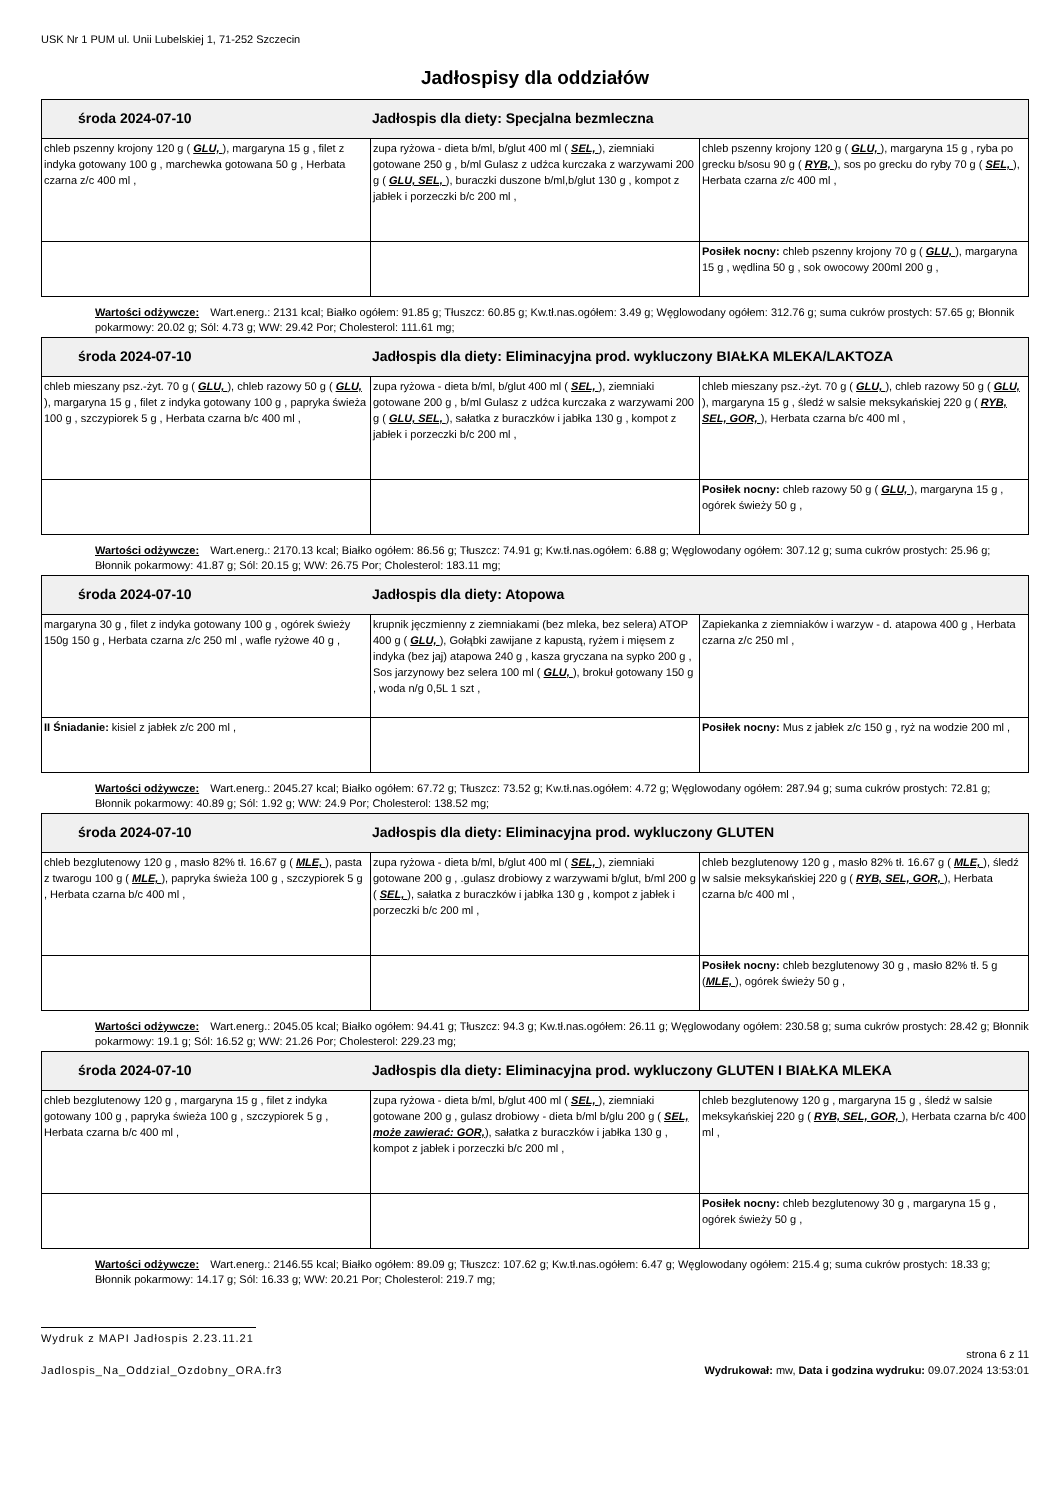USK Nr 1 PUM ul. Unii Lubelskiej 1, 71-252 Szczecin
Jadłospisy dla oddziałów
| środa 2024-07-10 Jadłospis dla diety: Specjalna bezmleczna | | |
| chleb pszenny krojony 120 g ( GLU, ), margaryna 15 g , filet z indyka gotowany 100 g , marchewka gotowana 50 g , Herbata czarna z/c 400 ml , | zupa ryżowa - dieta b/ml, b/glut 400 ml ( SEL, ), ziemniaki gotowane 250 g , b/ml Gulasz z udźca kurczaka z warzywami 200 g ( GLU, SEL, ), buraczki duszone b/ml,b/glut 130 g , kompot z jabłek i porzeczki b/c 200 ml , | chleb pszenny krojony 120 g ( GLU, ), margaryna 15 g , ryba po grecku b/sosu 90 g ( RYB, ), sos po grecku do ryby 70 g ( SEL, ), Herbata czarna z/c 400 ml , |
| | | Posiłek nocny: chleb pszenny krojony 70 g ( GLU, ), margaryna 15 g , wędlina 50 g , sok owocowy 200ml 200 g , |
Wartości odżywcze: Wart.energ.: 2131 kcal; Białko ogółem: 91.85 g; Tłuszcz: 60.85 g; Kw.tł.nas.ogółem: 3.49 g; Węglowodany ogółem: 312.76 g; suma cukrów prostych: 57.65 g; Błonnik pokarmowy: 20.02 g; Sól: 4.73 g; WW: 29.42 Por; Cholesterol: 111.61 mg;
| środa 2024-07-10 Jadłospis dla diety: Eliminacyjna prod. wykluczony BIAŁKA MLEKA/LAKTOZA | | |
| chleb mieszany psz.-żyt. 70 g ( GLU, ), chleb razowy 50 g ( GLU, ), margaryna 15 g , filet z indyka gotowany 100 g , papryka świeża 100 g , szczypiorek 5 g , Herbata czarna b/c 400 ml , | zupa ryżowa - dieta b/ml, b/glut 400 ml ( SEL, ), ziemniaki gotowane 200 g , b/ml Gulasz z udźca kurczaka z warzywami 200 g ( GLU, SEL, ), sałatka z buraczków i jabłka 130 g , kompot z jabłek i porzeczki b/c 200 ml , | chleb mieszany psz.-żyt. 70 g ( GLU, ), chleb razowy 50 g ( GLU, ), margaryna 15 g , śledź w salsie meksykańskiej 220 g ( RYB, SEL, GOR, ), Herbata czarna b/c 400 ml , |
| | | Posiłek nocny: chleb razowy 50 g ( GLU, ), margaryna 15 g , ogórek świeży 50 g , |
Wartości odżywcze: Wart.energ.: 2170.13 kcal; Białko ogółem: 86.56 g; Tłuszcz: 74.91 g; Kw.tł.nas.ogółem: 6.88 g; Węglowodany ogółem: 307.12 g; suma cukrów prostych: 25.96 g; Błonnik pokarmowy: 41.87 g; Sól: 20.15 g; WW: 26.75 Por; Cholesterol: 183.11 mg;
| środa 2024-07-10 Jadłospis dla diety: Atopowa | | |
| margaryna 30 g , filet z indyka gotowany 100 g , ogórek świeży 150g 150 g , Herbata czarna z/c 250 ml , wafle ryżowe 40 g , | krupnik jęczmienny z ziemniakami (bez mleka, bez selera) ATOP 400 g ( GLU, ), Gołąbki zawijane z kapustą, ryżem i mięsem z indyka (bez jaj) atapowa 240 g , kasza gryczana na sypko 200 g , Sos jarzynowy bez selera 100 ml ( GLU, ), brokuł gotowany 150 g , woda n/g 0,5L 1 szt , | Zapiekanka z ziemniaków i warzyw - d. atapowa 400 g , Herbata czarna z/c 250 ml , |
| II Śniadanie: kisiel z jabłek z/c 200 ml , | | Posiłek nocny: Mus z jabłek z/c 150 g , ryż na wodzie 200 ml , |
Wartości odżywcze: Wart.energ.: 2045.27 kcal; Białko ogółem: 67.72 g; Tłuszcz: 73.52 g; Kw.tł.nas.ogółem: 4.72 g; Węglowodany ogółem: 287.94 g; suma cukrów prostych: 72.81 g; Błonnik pokarmowy: 40.89 g; Sól: 1.92 g; WW: 24.9 Por; Cholesterol: 138.52 mg;
| środa 2024-07-10 Jadłospis dla diety: Eliminacyjna prod. wykluczony GLUTEN | | |
| chleb bezglutenowy 120 g , masło 82% tł. 16.67 g ( MLE, ), pasta z twarogu 100 g ( MLE, ), papryka świeża 100 g , szczypiorek 5 g , Herbata czarna b/c 400 ml , | zupa ryżowa - dieta b/ml, b/glut 400 ml ( SEL, ), ziemniaki gotowane 200 g , .gulasz drobiowy z warzywami b/glut, b/ml 200 g ( SEL, ), sałatka z buraczków i jabłka 130 g , kompot z jabłek i porzeczki b/c 200 ml , | chleb bezglutenowy 120 g , masło 82% tł. 16.67 g ( MLE, ), śledź w salsie meksykańskiej 220 g ( RYB, SEL, GOR, ), Herbata czarna b/c 400 ml , |
| | | Posiłek nocny: chleb bezglutenowy 30 g , masło 82% tł. 5 g ( MLE, ), ogórek świeży 50 g , |
Wartości odżywcze: Wart.energ.: 2045.05 kcal; Białko ogółem: 94.41 g; Tłuszcz: 94.3 g; Kw.tł.nas.ogółem: 26.11 g; Węglowodany ogółem: 230.58 g; suma cukrów prostych: 28.42 g; Błonnik pokarmowy: 19.1 g; Sól: 16.52 g; WW: 21.26 Por; Cholesterol: 229.23 mg;
| środa 2024-07-10 Jadłospis dla diety: Eliminacyjna prod. wykluczony GLUTEN I BIAŁKA MLEKA | | |
| chleb bezglutenowy 120 g , margaryna 15 g , filet z indyka gotowany 100 g , papryka świeża 100 g , szczypiorek 5 g , Herbata czarna b/c 400 ml , | zupa ryżowa - dieta b/ml, b/glut 400 ml ( SEL, ), ziemniaki gotowane 200 g , gulasz drobiowy - dieta b/ml b/glu 200 g ( SEL, może zawierać: GOR, ), sałatka z buraczków i jabłka 130 g , kompot z jabłek i porzeczki b/c 200 ml , | chleb bezglutenowy 120 g , margaryna 15 g , śledź w salsie meksykańskiej 220 g ( RYB, SEL, GOR, ), Herbata czarna b/c 400 ml , |
| | | Posiłek nocny: chleb bezglutenowy 30 g , margaryna 15 g , ogórek świeży 50 g , |
Wartości odżywcze: Wart.energ.: 2146.55 kcal; Białko ogółem: 89.09 g; Tłuszcz: 107.62 g; Kw.tł.nas.ogółem: 6.47 g; Węglowodany ogółem: 215.4 g; suma cukrów prostych: 18.33 g; Błonnik pokarmowy: 14.17 g; Sól: 16.33 g; WW: 20.21 Por; Cholesterol: 219.7 mg;
Wydruk z MAPI Jadłospis 2.23.11.21
strona 6 z 11
Jadlospis_Na_Oddzial_Ozdobny_ORA.fr3 Wydrukował: mw, Data i godzina wydruku: 09.07.2024 13:53:01